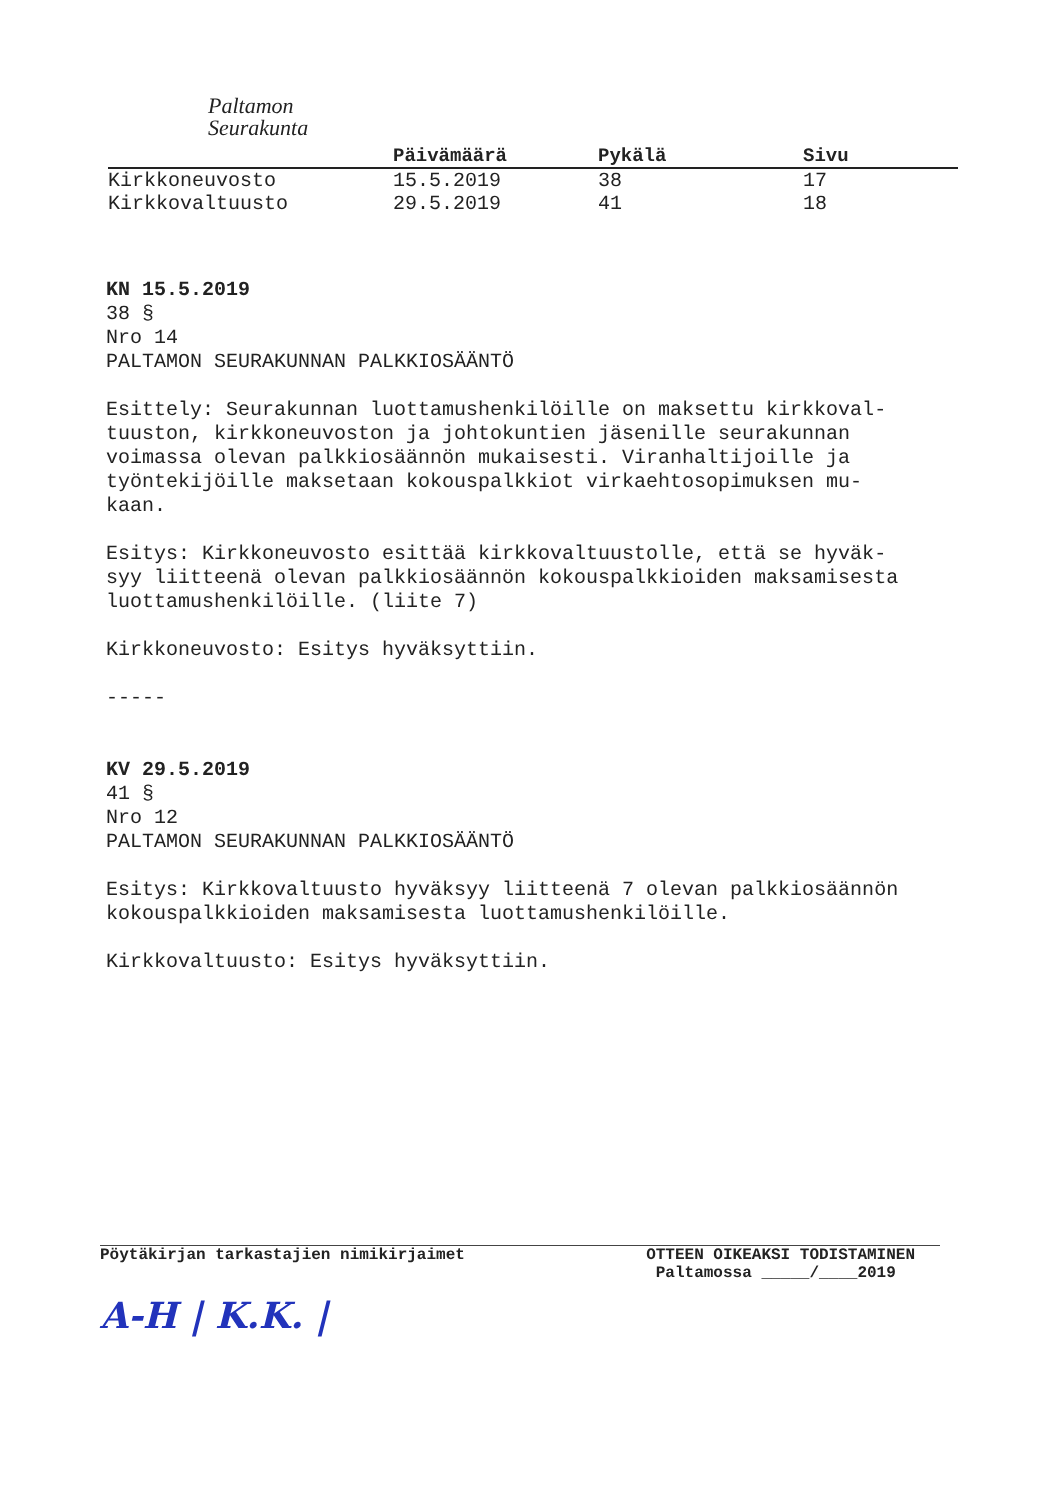Paltamon
Seurakunta
| | Päivämäärä | Pykälä | Sivu |
| --- | --- | --- | --- |
| Kirkkoneuvosto | 15.5.2019 | 38 | 17 |
| Kirkkovaltuusto | 29.5.2019 | 41 | 18 |
KN 15.5.2019
38 §
Nro 14
PALTAMON SEURAKUNNAN PALKKIOSÄÄNTÖ
Esittely: Seurakunnan luottamushenkilöille on maksettu kirkkoval-
tuuston, kirkkoneuvoston ja johtokuntien jäsenille seurakunnan
voimassa olevan palkkiosäännön mukaisesti. Viranhaltijoille ja
työntekijöille maksetaan kokouspalkkiot virkaehtosopimuksen mu-
kaan.
Esitys: Kirkkoneuvosto esittää kirkkovaltuustolle, että se hyväk-
syy liitteenä olevan palkkiosäännön kokouspalkkioiden maksamisesta
luottamushenkilöille. (liite 7)
Kirkkoneuvosto: Esitys hyväksyttiin.
-----
KV 29.5.2019
41 §
Nro 12
PALTAMON SEURAKUNNAN PALKKIOSÄÄNTÖ
Esitys: Kirkkovaltuusto hyväksyy liitteenä 7 olevan palkkiosäännön
kokouspalkkioiden maksamisesta luottamushenkilöille.
Kirkkovaltuusto: Esitys hyväksyttiin.
Pöytäkirjan tarkastajien nimikirjaimet
A-H | K.K. |
OTTEEN OIKEAKSI TODISTAMINEN
Paltamossa _____/____2019